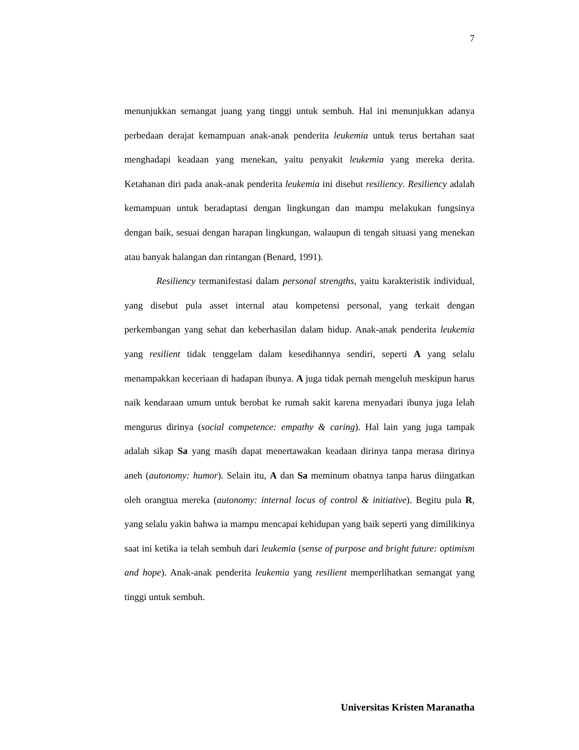7
menunjukkan semangat juang yang tinggi untuk sembuh. Hal ini menunjukkan adanya perbedaan derajat kemampuan anak-anak penderita leukemia untuk terus bertahan saat menghadapi keadaan yang menekan, yaitu penyakit leukemia yang mereka derita. Ketahanan diri pada anak-anak penderita leukemia ini disebut resiliency. Resiliency adalah kemampuan untuk beradaptasi dengan lingkungan dan mampu melakukan fungsinya dengan baik, sesuai dengan harapan lingkungan, walaupun di tengah situasi yang menekan atau banyak halangan dan rintangan (Benard, 1991).
Resiliency termanifestasi dalam personal strengths, yaitu karakteristik individual, yang disebut pula asset internal atau kompetensi personal, yang terkait dengan perkembangan yang sehat dan keberhasilan dalam hidup. Anak-anak penderita leukemia yang resilient tidak tenggelam dalam kesedihannya sendiri, seperti A yang selalu menampakkan keceriaan di hadapan ibunya. A juga tidak pernah mengeluh meskipun harus naik kendaraan umum untuk berobat ke rumah sakit karena menyadari ibunya juga lelah mengurus dirinya (social competence: empathy & caring). Hal lain yang juga tampak adalah sikap Sa yang masih dapat menertawakan keadaan dirinya tanpa merasa dirinya aneh (autonomy: humor). Selain itu, A dan Sa meminum obatnya tanpa harus diingatkan oleh orangtua mereka (autonomy: internal locus of control & initiative). Begitu pula R, yang selalu yakin bahwa ia mampu mencapai kehidupan yang baik seperti yang dimilikinya saat ini ketika ia telah sembuh dari leukemia (sense of purpose and bright future: optimism and hope). Anak-anak penderita leukemia yang resilient memperlihatkan semangat yang tinggi untuk sembuh.
Universitas Kristen Maranatha